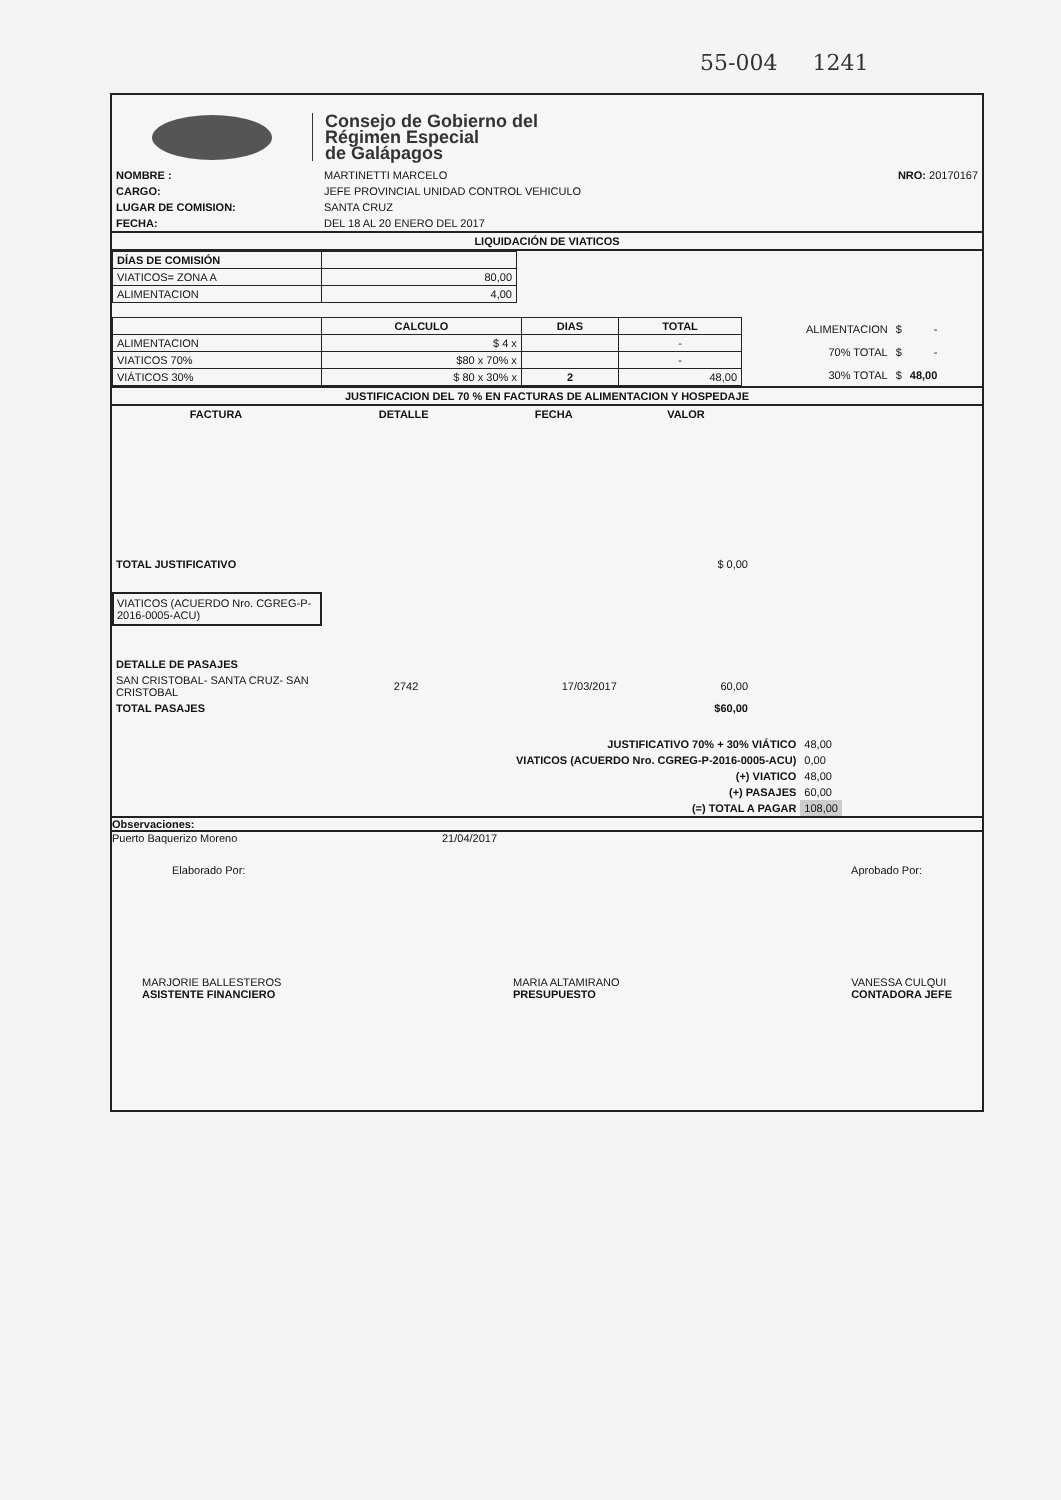55-004 1241
Consejo de Gobierno del
Régimen Especial
de Galápagos
| NOMBRE : | MARTINETTI MARCELO | NRO: 20170167 |
| CARGO: | JEFE PROVINCIAL UNIDAD CONTROL VEHICULO | |
| LUGAR DE COMISION: | SANTA CRUZ | |
| FECHA: | DEL 18 AL 20 ENERO DEL 2017 | |
LIQUIDACIÓN DE VIATICOS
| DÍAS DE COMISIÓN | |
| VIATICOS= ZONA A | 80,00 |
| ALIMENTACION | 4,00 |
| | CALCULO | DIAS | TOTAL |
| ALIMENTACION | $ 4 x | | - |
| VIATICOS 70% | $80 x 70% x | | - |
| VIÁTICOS 30% | $ 80 x 30% x | 2 | 48,00 |
| ALIMENTACION | $ | - |
| 70% TOTAL | $ | - |
| 30% TOTAL | $ | 48,00 |
JUSTIFICACION DEL 70 % EN FACTURAS DE ALIMENTACION Y HOSPEDAJE
| FACTURA | DETALLE | FECHA | VALOR |
| --- | --- | --- | --- |
| TOTAL JUSTIFICATIVO | | | $ 0,00 |
VIATICOS (ACUERDO Nro. CGREG-P-2016-0005-ACU)
| DETALLE DE PASAJES | | | |
| SAN CRISTOBAL- SANTA CRUZ- SAN CRISTOBAL | 2742 | 17/03/2017 | 60,00 |
| TOTAL PASAJES | | | $60,00 |
| JUSTIFICATIVO 70% + 30% VIÁTICO | 48,00 |
| VIATICOS (ACUERDO Nro. CGREG-P-2016-0005-ACU) | 0,00 |
| (+) VIATICO | 48,00 |
| (+) PASAJES | 60,00 |
| (=) TOTAL A PAGAR | 108,00 |
Observaciones:
Puerto Baquerizo Moreno 21/04/2017
Elaborado Por: Aprobado Por:
MARJORIE BALLESTEROS
ASISTENTE FINANCIERO MARIA ALTAMIRANO
PRESUPUESTO VANESSA CULQUI
CONTADORA JEFE